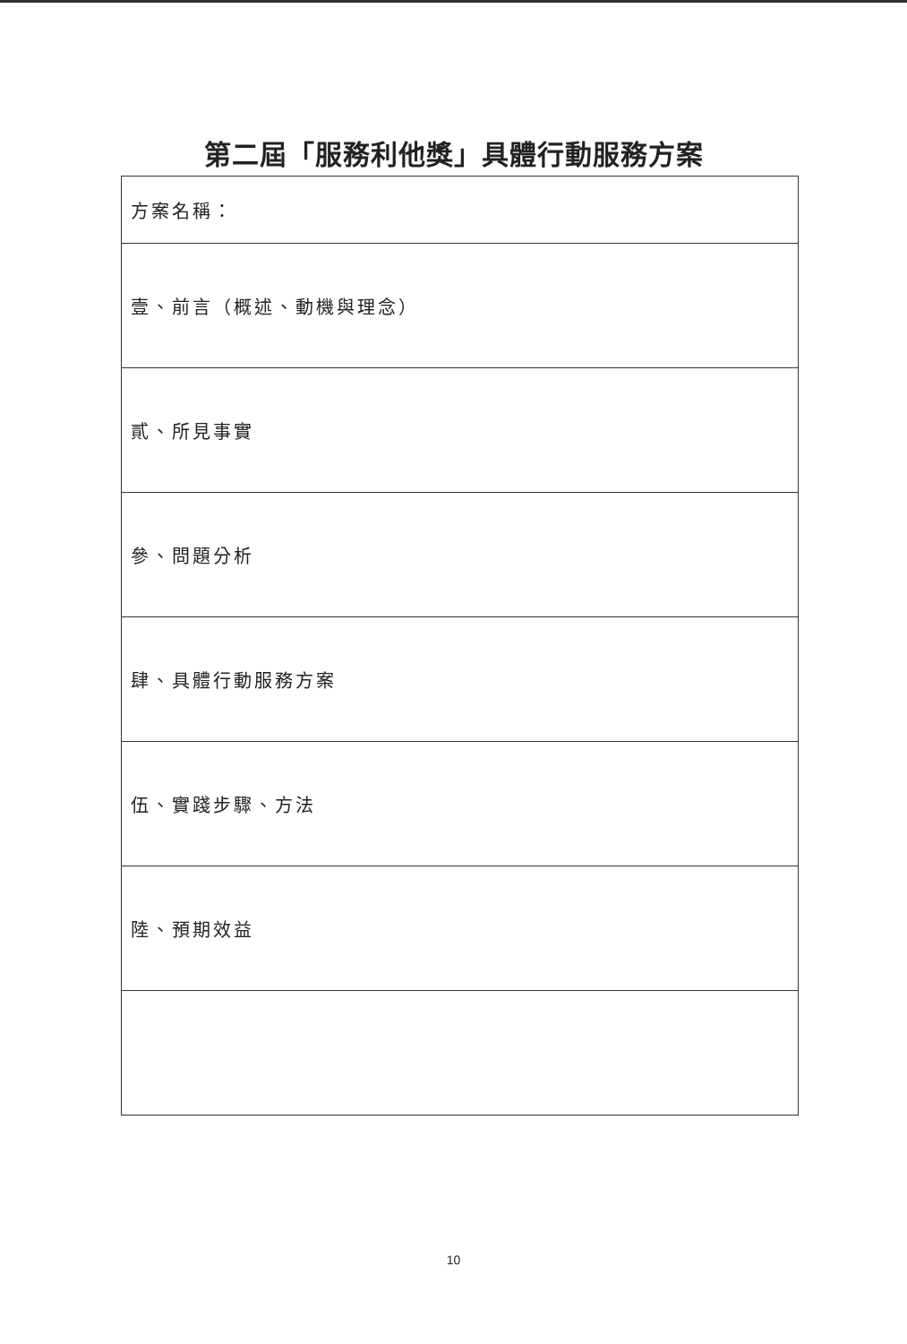第二屆「服務利他獎」具體行動服務方案
| 方案名稱： |
| 壹、前言（概述、動機與理念） |
| 貳、所見事實 |
| 參、問題分析 |
| 肆、具體行動服務方案 |
| 伍、實踐步驟、方法 |
| 陸、預期效益 |
10